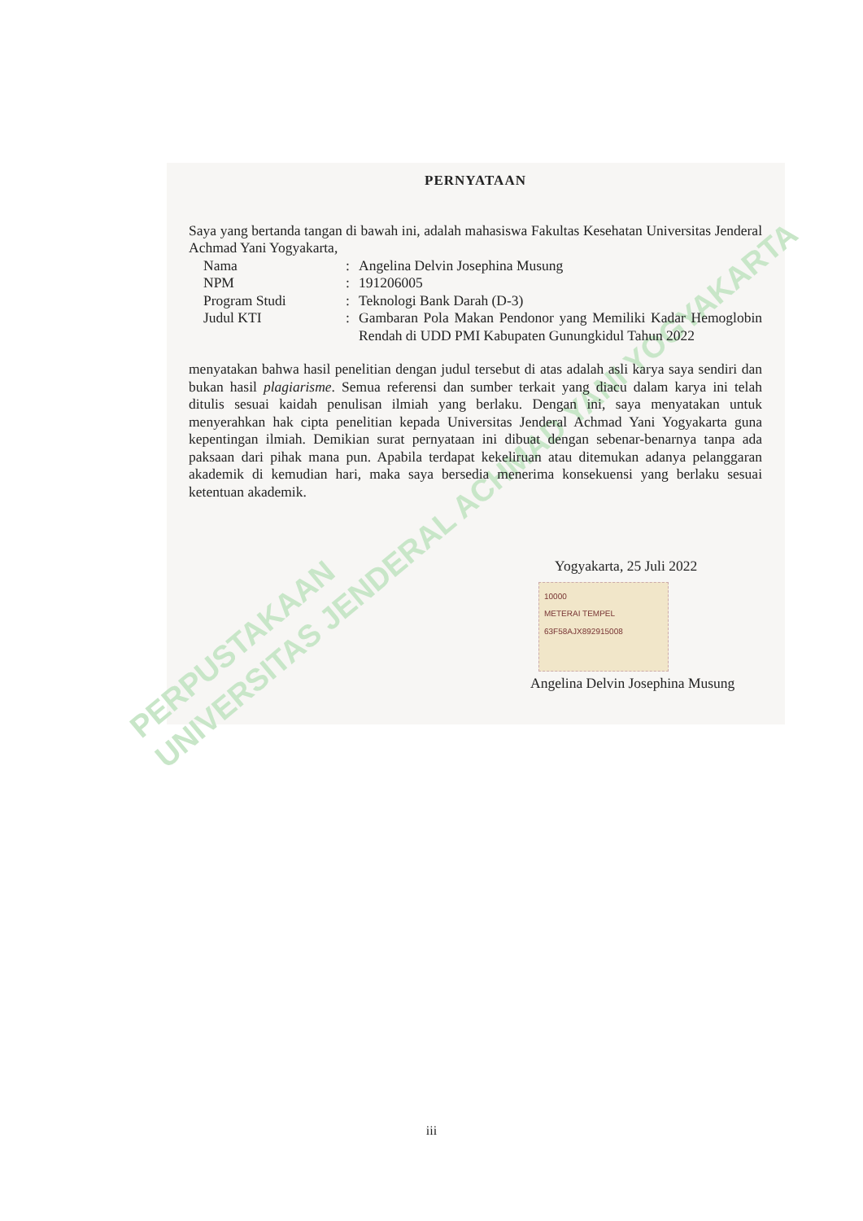PERPUSTAKAAN
UNIVERSITAS JENDERAL ACHMAD YANI YOGYAKARTA
PERNYATAAN
Saya yang bertanda tangan di bawah ini, adalah mahasiswa Fakultas Kesehatan Universitas Jenderal Achmad Yani Yogyakarta,
| Nama | : | Angelina Delvin Josephina Musung |
| NPM | : | 191206005 |
| Program Studi | : | Teknologi Bank Darah (D-3) |
| Judul KTI | : | Gambaran Pola Makan Pendonor yang Memiliki Kadar Hemoglobin Rendah di UDD PMI Kabupaten Gunungkidul Tahun 2022 |
menyatakan bahwa hasil penelitian dengan judul tersebut di atas adalah asli karya saya sendiri dan bukan hasil plagiarisme. Semua referensi dan sumber terkait yang diacu dalam karya ini telah ditulis sesuai kaidah penulisan ilmiah yang berlaku. Dengan ini, saya menyatakan untuk menyerahkan hak cipta penelitian kepada Universitas Jenderal Achmad Yani Yogyakarta guna kepentingan ilmiah. Demikian surat pernyataan ini dibuat dengan sebenar-benarnya tanpa ada paksaan dari pihak mana pun. Apabila terdapat kekeliruan atau ditemukan adanya pelanggaran akademik di kemudian hari, maka saya bersedia menerima konsekuensi yang berlaku sesuai ketentuan akademik.
Yogyakarta, 25 Juli 2022
10000
METERAI TEMPEL
63F58AJX892915008
Angelina Delvin Josephina Musung
iii